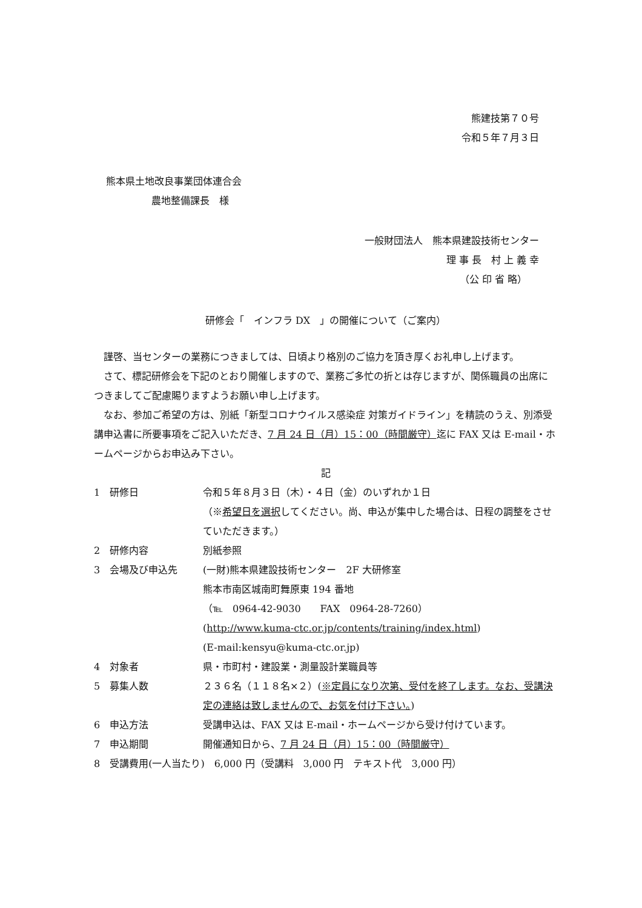熊建技第７０号
令和５年７月３日
熊本県土地改良事業団体連合会
農地整備課長　様
一般財団法人　熊本県建設技術センター
理 事 長　村 上 義 幸
（公 印 省 略）
研修会「　インフラ DX　」の開催について（ご案内）
謹啓、当センターの業務につきましては、日頃より格別のご協力を頂き厚くお礼申し上げます。
さて、標記研修会を下記のとおり開催しますので、業務ご多忙の折とは存じますが、関係職員の出席につきましてご配慮賜りますようお願い申し上げます。
なお、参加ご希望の方は、別紙「新型コロナウイルス感染症 対策ガイドライン」を精読のうえ、別添受講申込書に所要事項をご記入いただき、7 月 24 日（月）15：00（時間厳守）迄に FAX 又は E-mail・ホームページからお申込み下さい。
記
1　研修日 令和５年８月３日（木）・４日（金）のいずれか１日
（※希望日を選択してください。尚、申込が集中した場合は、日程の調整をさせていただきます。）
2　研修内容 別紙参照
3　会場及び申込先 (一財)熊本県建設技術センター　2F 大研修室
熊本市南区城南町舞原東 194 番地
（℡　0964-42-9030　　FAX　0964-28-7260）
(http://www.kuma-ctc.or.jp/contents/training/index.html)
(E-mail:kensyu@kuma-ctc.or.jp)
4　対象者 県・市町村・建設業・測量設計業職員等
5　募集人数 ２３６名（１１８名×２）(※定員になり次第、受付を終了します。なお、受講決定の連絡は致しませんので、お気を付け下さい。)
6　申込方法 受講申込は、FAX 又は E-mail・ホームページから受け付けています。
7　申込期間 開催通知日から、7 月 24 日（月）15：00（時間厳守）
8　受講費用(一人当たり)　6,000 円（受講料　3,000 円　テキスト代　3,000 円）